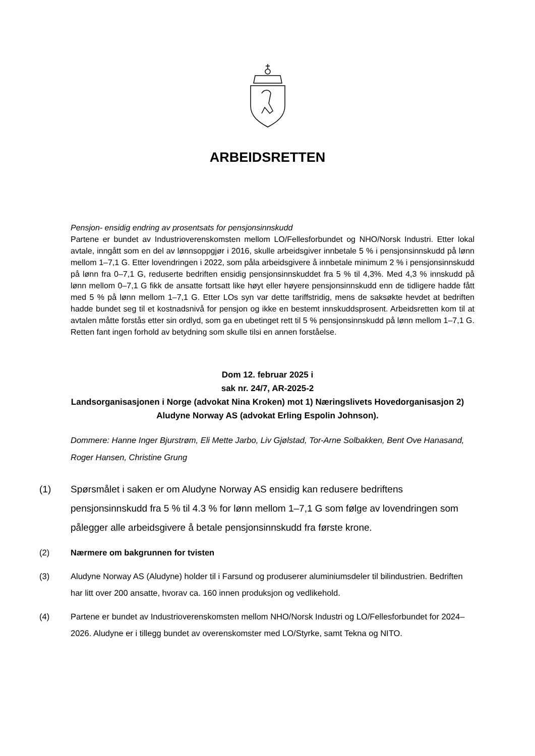ARBEIDSRETTEN
Pensjon- ensidig endring av prosentsats for pensjonsinnskudd
Partene er bundet av Industrioverenskomsten mellom LO/Fellesforbundet og NHO/Norsk Industri. Etter lokal avtale, inngått som en del av lønnsoppgjør i 2016, skulle arbeidsgiver innbetale 5 % i pensjonsinnskudd på lønn mellom 1–7,1 G. Etter lovendringen i 2022, som påla arbeidsgivere å innbetale minimum 2 % i pensjonsinnskudd på lønn fra 0–7,1 G, reduserte bedriften ensidig pensjonsinnskuddet fra 5 % til 4,3%. Med 4,3 % innskudd på lønn mellom 0–7,1 G fikk de ansatte fortsatt like høyt eller høyere pensjonsinnskudd enn de tidligere hadde fått med 5 % på lønn mellom 1–7,1 G. Etter LOs syn var dette tariffstridig, mens de saksøkte hevdet at bedriften hadde bundet seg til et kostnadsnivå for pensjon og ikke en bestemt innskuddsprosent. Arbeidsretten kom til at avtalen måtte forstås etter sin ordlyd, som ga en ubetinget rett til 5 % pensjonsinnskudd på lønn mellom 1–7,1 G. Retten fant ingen forhold av betydning som skulle tilsi en annen forståelse.
Dom 12. februar 2025 i
sak nr. 24/7, AR-2025-2
Landsorganisasjonen i Norge (advokat Nina Kroken) mot 1) Næringslivets Hovedorganisasjon 2) Aludyne Norway AS (advokat Erling Espolin Johnson).
Dommere: Hanne Inger Bjurstrøm, Eli Mette Jarbo, Liv Gjølstad, Tor-Arne Solbakken, Bent Ove Hanasand, Roger Hansen, Christine Grung
(1) Spørsmålet i saken er om Aludyne Norway AS ensidig kan redusere bedriftens pensjonsinnskudd fra 5 % til 4.3 % for lønn mellom 1–7,1 G som følge av lovendringen som pålegger alle arbeidsgivere å betale pensjonsinnskudd fra første krone.
(2) Nærmere om bakgrunnen for tvisten
(3) Aludyne Norway AS (Aludyne) holder til i Farsund og produserer aluminiumsdeler til bilindustrien. Bedriften har litt over 200 ansatte, hvorav ca. 160 innen produksjon og vedlikehold.
(4) Partene er bundet av Industrioverenskomsten mellom NHO/Norsk Industri og LO/Fellesforbundet for 2024–2026. Aludyne er i tillegg bundet av overenskomster med LO/Styrke, samt Tekna og NITO.